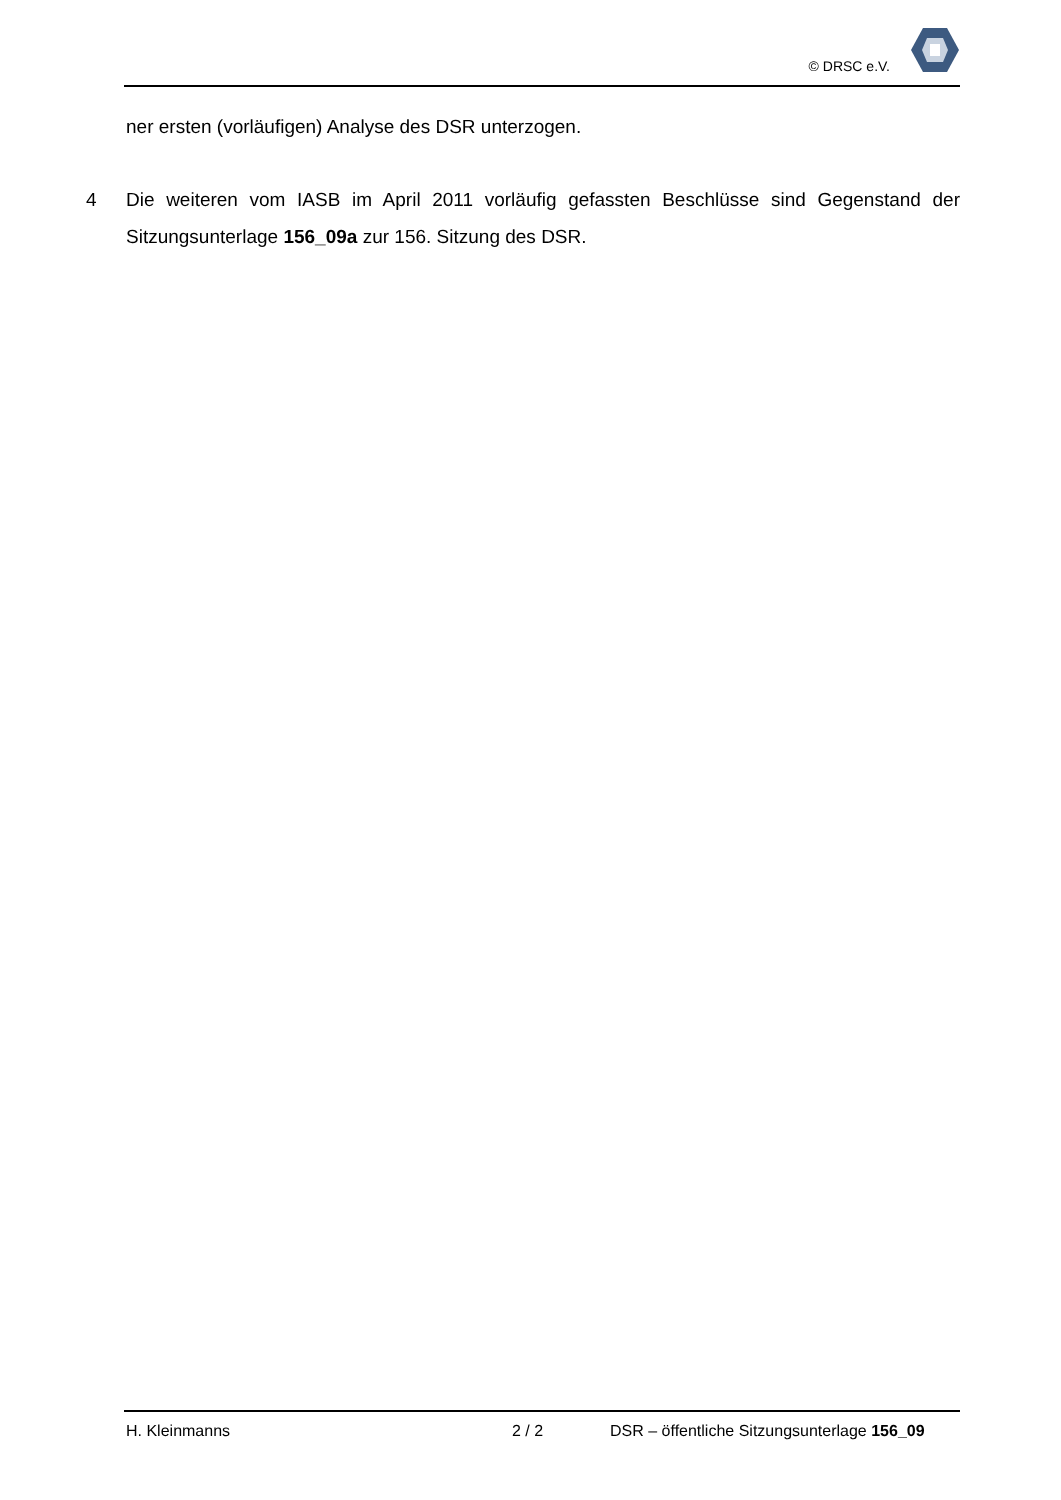© DRSC e.V.
ner ersten (vorläufigen) Analyse des DSR unterzogen.
4 Die weiteren vom IASB im April 2011 vorläufig gefassten Beschlüsse sind Gegenstand der Sitzungsunterlage 156_09a zur 156. Sitzung des DSR.
H. Kleinmanns 2 / 2 DSR – öffentliche Sitzungsunterlage 156_09